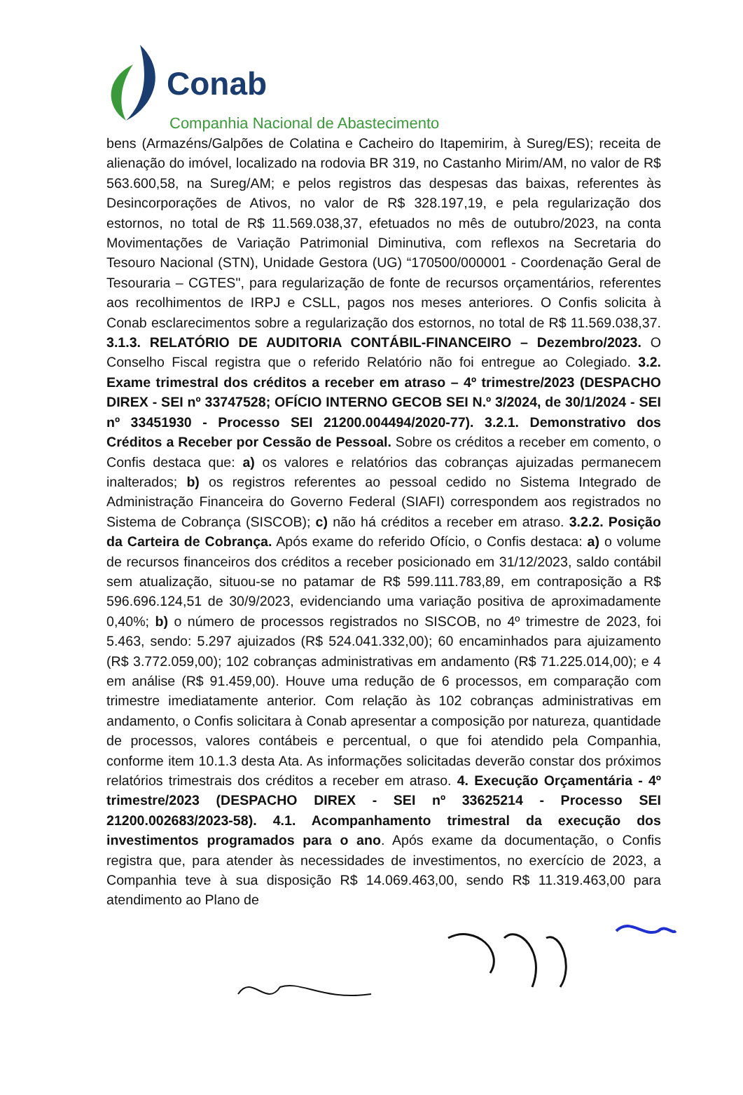Conab
Companhia Nacional de Abastecimento
bens (Armazéns/Galpões de Colatina e Cacheiro do Itapemirim, à Sureg/ES); receita de alienação do imóvel, localizado na rodovia BR 319, no Castanho Mirim/AM, no valor de R$ 563.600,58, na Sureg/AM; e pelos registros das despesas das baixas, referentes às Desincorporações de Ativos, no valor de R$ 328.197,19, e pela regularização dos estornos, no total de R$ 11.569.038,37, efetuados no mês de outubro/2023, na conta Movimentações de Variação Patrimonial Diminutiva, com reflexos na Secretaria do Tesouro Nacional (STN), Unidade Gestora (UG) “170500/000001 - Coordenação Geral de Tesouraria – CGTES", para regularização de fonte de recursos orçamentários, referentes aos recolhimentos de IRPJ e CSLL, pagos nos meses anteriores. O Confis solicita à Conab esclarecimentos sobre a regularização dos estornos, no total de R$ 11.569.038,37. 3.1.3. RELATÓRIO DE AUDITORIA CONTÁBIL-FINANCEIRO – Dezembro/2023. O Conselho Fiscal registra que o referido Relatório não foi entregue ao Colegiado. 3.2. Exame trimestral dos créditos a receber em atraso – 4º trimestre/2023 (DESPACHO DIREX - SEI nº 33747528; OFÍCIO INTERNO GECOB SEI N.º 3/2024, de 30/1/2024 - SEI nº 33451930 - Processo SEI 21200.004494/2020-77). 3.2.1. Demonstrativo dos Créditos a Receber por Cessão de Pessoal. Sobre os créditos a receber em comento, o Confis destaca que: a) os valores e relatórios das cobranças ajuizadas permanecem inalterados; b) os registros referentes ao pessoal cedido no Sistema Integrado de Administração Financeira do Governo Federal (SIAFI) correspondem aos registrados no Sistema de Cobrança (SISCOB); c) não há créditos a receber em atraso. 3.2.2. Posição da Carteira de Cobrança. Após exame do referido Ofício, o Confis destaca: a) o volume de recursos financeiros dos créditos a receber posicionado em 31/12/2023, saldo contábil sem atualização, situou-se no patamar de R$ 599.111.783,89, em contraposição a R$ 596.696.124,51 de 30/9/2023, evidenciando uma variação positiva de aproximadamente 0,40%; b) o número de processos registrados no SISCOB, no 4º trimestre de 2023, foi 5.463, sendo: 5.297 ajuizados (R$ 524.041.332,00); 60 encaminhados para ajuizamento (R$ 3.772.059,00); 102 cobranças administrativas em andamento (R$ 71.225.014,00); e 4 em análise (R$ 91.459,00). Houve uma redução de 6 processos, em comparação com trimestre imediatamente anterior. Com relação às 102 cobranças administrativas em andamento, o Confis solicitara à Conab apresentar a composição por natureza, quantidade de processos, valores contábeis e percentual, o que foi atendido pela Companhia, conforme item 10.1.3 desta Ata. As informações solicitadas deverão constar dos próximos relatórios trimestrais dos créditos a receber em atraso. 4. Execução Orçamentária - 4º trimestre/2023 (DESPACHO DIREX - SEI nº 33625214 - Processo SEI 21200.002683/2023-58). 4.1. Acompanhamento trimestral da execução dos investimentos programados para o ano. Após exame da documentação, o Confis registra que, para atender às necessidades de investimentos, no exercício de 2023, a Companhia teve à sua disposição R$ 14.069.463,00, sendo R$ 11.319.463,00 para atendimento ao Plano de